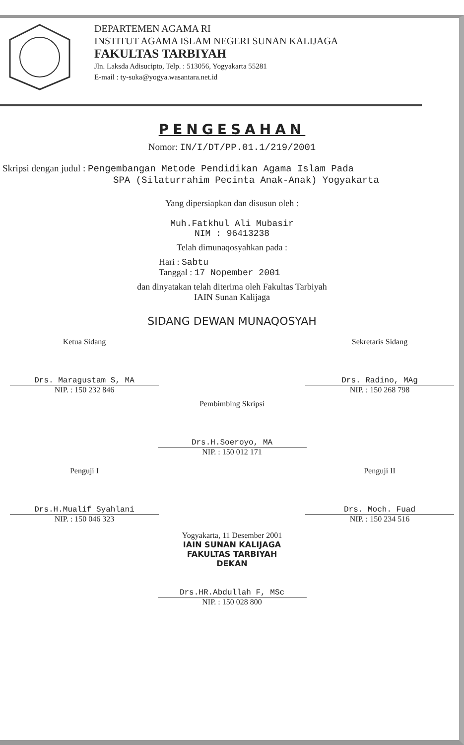DEPARTEMEN AGAMA RI
INSTITUT AGAMA ISLAM NEGERI SUNAN KALIJAGA
FAKULTAS TARBIYAH
Jln. Laksda Adisucipto, Telp. : 513056, Yogyakarta 55281
E-mail : ty-suka@yogya.wasantara.net.id
PENGESAHAN
Nomor: IN/I/DT/PP.01.1/219/2001
Skripsi dengan judul : Pengembangan Metode Pendidikan Agama Islam Pada
SPA (Silaturrahim Pecinta Anak-Anak) Yogyakarta
Yang dipersiapkan dan disusun oleh :
Muh.Fatkhul Ali Mubasir
NIM : 96413238
Telah dimunaqosyahkan pada :
Hari : Sabtu
Tanggal : 17 Nopember 2001
dan dinyatakan telah diterima oleh Fakultas Tarbiyah
IAIN Sunan Kalijaga
SIDANG DEWAN MUNAQOSYAH
Ketua Sidang
Drs. Maragustam S, MA
NIP. : 150 232 846
Sekretaris Sidang
Drs. Radino, MAg
NIP. : 150 268 798
Pembimbing Skripsi
Drs.H.Soeroyo, MA
NIP. : 150 012 171
Penguji I
Drs.H.Mualif Syahlani
NIP. : 150 046 323
Penguji II
Drs. Moch. Fuad
NIP. : 150 234 516
Yogyakarta, 11 Desember 2001
IAIN SUNAN KALIJAGA
FAKULTAS TARBIYAH
DEKAN
Drs.HR.Abdullah F, MSc
NIP. : 150 028 800